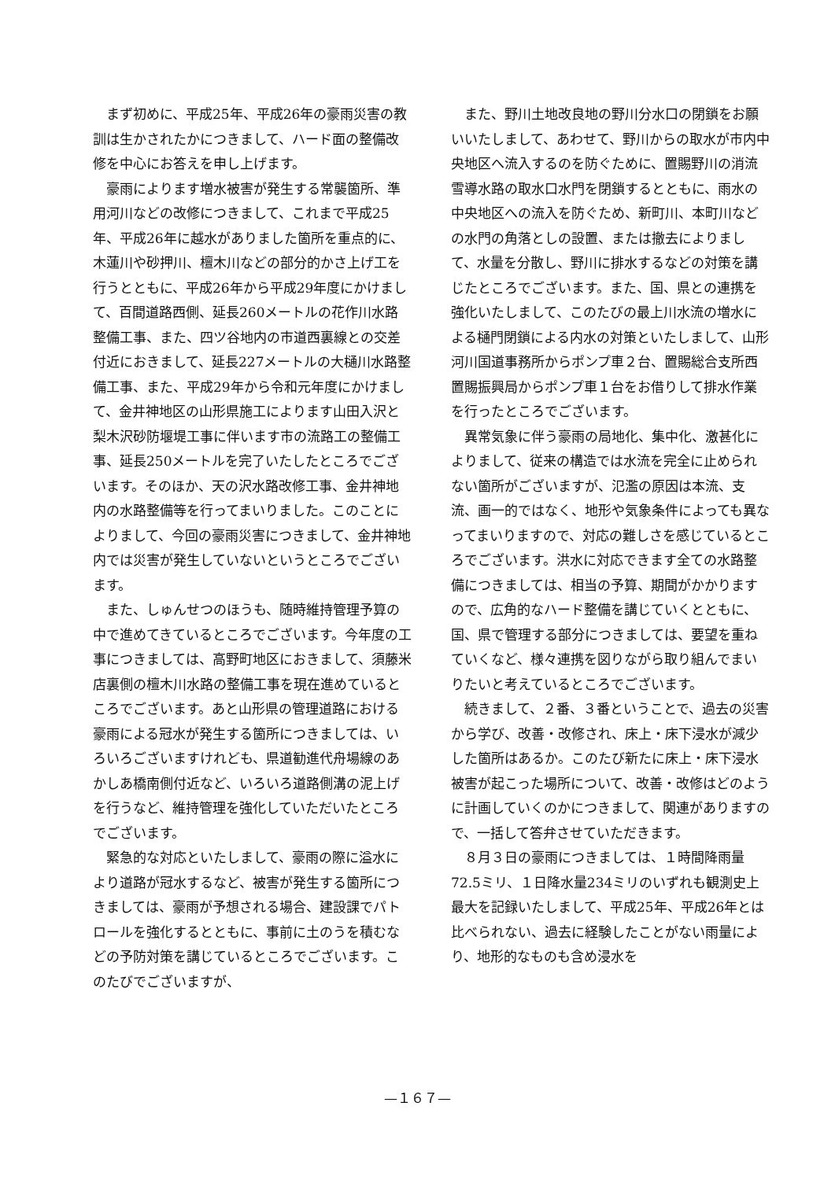まず初めに、平成25年、平成26年の豪雨災害の教訓は生かされたかにつきまして、ハード面の整備改修を中心にお答えを申し上げます。
豪雨によります増水被害が発生する常襲箇所、準用河川などの改修につきまして、これまで平成25年、平成26年に越水がありました箇所を重点的に、木蓮川や砂押川、檀木川などの部分的かさ上げ工を行うとともに、平成26年から平成29年度にかけまして、百間道路西側、延長260メートルの花作川水路整備工事、また、四ツ谷地内の市道西裏線との交差付近におきまして、延長227メートルの大樋川水路整備工事、また、平成29年から令和元年度にかけまして、金井神地区の山形県施工によります山田入沢と梨木沢砂防堰堤工事に伴います市の流路工の整備工事、延長250メートルを完了いたしたところでございます。そのほか、天の沢水路改修工事、金井神地内の水路整備等を行ってまいりました。このことによりまして、今回の豪雨災害につきまして、金井神地内では災害が発生していないというところでございます。
また、しゅんせつのほうも、随時維持管理予算の中で進めてきているところでございます。今年度の工事につきましては、高野町地区におきまして、須藤米店裏側の檀木川水路の整備工事を現在進めているところでございます。あと山形県の管理道路における豪雨による冠水が発生する箇所につきましては、いろいろございますけれども、県道勧進代舟場線のあかしあ橋南側付近など、いろいろ道路側溝の泥上げを行うなど、維持管理を強化していただいたところでございます。
緊急的な対応といたしまして、豪雨の際に溢水により道路が冠水するなど、被害が発生する箇所につきましては、豪雨が予想される場合、建設課でパトロールを強化するとともに、事前に土のうを積むなどの予防対策を講じているところでございます。このたびでございますが、
また、野川土地改良地の野川分水口の閉鎖をお願いいたしまして、あわせて、野川からの取水が市内中央地区へ流入するのを防ぐために、置賜野川の消流雪導水路の取水口水門を閉鎖するとともに、雨水の中央地区への流入を防ぐため、新町川、本町川などの水門の角落としの設置、または撤去によりまして、水量を分散し、野川に排水するなどの対策を講じたところでございます。また、国、県との連携を強化いたしまして、このたびの最上川水流の増水による樋門閉鎖による内水の対策といたしまして、山形河川国道事務所からポンプ車２台、置賜総合支所西置賜振興局からポンプ車１台をお借りして排水作業を行ったところでございます。
異常気象に伴う豪雨の局地化、集中化、激甚化によりまして、従来の構造では水流を完全に止められない箇所がございますが、氾濫の原因は本流、支流、画一的ではなく、地形や気象条件によっても異なってまいりますので、対応の難しさを感じているところでございます。洪水に対応できます全ての水路整備につきましては、相当の予算、期間がかかりますので、広角的なハード整備を講じていくとともに、国、県で管理する部分につきましては、要望を重ねていくなど、様々連携を図りながら取り組んでまいりたいと考えているところでございます。
続きまして、２番、３番ということで、過去の災害から学び、改善・改修され、床上・床下浸水が減少した箇所はあるか。このたび新たに床上・床下浸水被害が起こった場所について、改善・改修はどのように計画していくのかにつきまして、関連がありますので、一括して答弁させていただきます。
８月３日の豪雨につきましては、１時間降雨量72.5ミリ、１日降水量234ミリのいずれも観測史上最大を記録いたしまして、平成25年、平成26年とは比べられない、過去に経験したことがない雨量により、地形的なものも含め浸水を
—１６７—